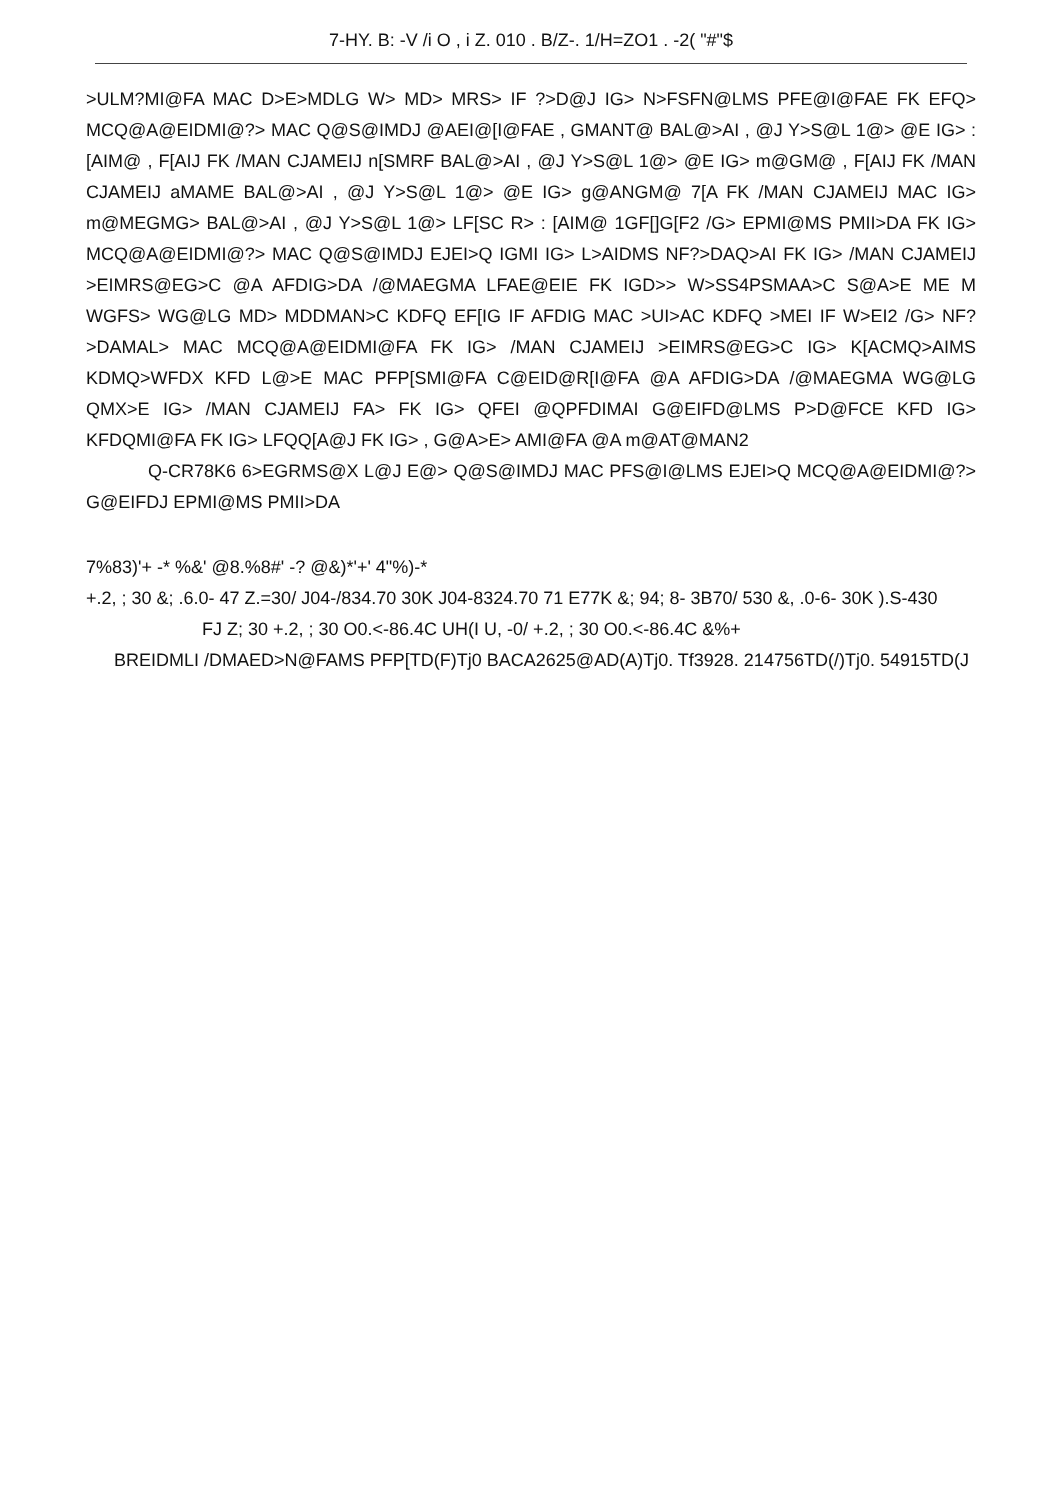7-HY. B: -V /i O , i Z. 010 . B/Z-. 1/H=ZO1 . -2( "#"$
>ULM?MI@FA MAC D>E>MDLG W> MD> MRS> IF ?>D@J IG> N>FSFN@LMS PFE@I@FAE FK EFQ> MCQ@A@EIDMI@?> MAC Q@S@IMDJ @AEI@[I@FAE , GMANT@ BAL@>AI , @J Y>S@L 1@> @E IG> : [AIM@ , F[AIJ FK /MAN CJAMEIJ n[SMRF BAL@>AI , @J Y>S@L 1@> @E IG> m@GM@ , F[AIJ FK /MAN CJAMEIJ aMAME BAL@>AI , @J Y>S@L 1@> @E IG> g@ANGM@ 7[A FK /MAN CJAMEIJ MAC IG> m@MEGMG> BAL@>AI , @J Y>S@L 1@> LF[SC R> : [AIM@ 1GF[]G[F2 /G> EPMI@MS PMII>DA FK IG> MCQ@A@EIDMI@?> MAC Q@S@IMDJ EJEI>Q IGMI IG> L>AIDMS NF?>DAQ>AI FK IG> /MAN CJAMEIJ >EIMRS@EG>C @A AFDIG>DA /@MAEGMA LFAE@EIE FK IGD>> W>SS4PSMAA>C S@A>E ME M WGFS> WG@LG MD> MDDMAN>C KDFQ EF[IG IF AFDIG MAC >UI>AC KDFQ >MEI IF W>EI2 /G> NF?>DAMAL> MAC MCQ@A@EIDMI@FA FK IG> /MAN CJAMEIJ >EIMRS@EG>C IG> K[ACMQ>AIMS KDMQ>WFDX KFD L@>E MAC PFP[SMI@FA C@EID@R[I@FA @A AFDIG>DA /@MAEGMA WG@LG QMX>E IG> /MAN CJAMEIJ FA> FK IG> QFEI @QPFDIMAI G@EIFD@LMS P>D@FCE KFD IG> KFDQMI@FA FK IG> LFQQ[A@J FK IG> , G@A>E> AMI@FA @A m@AT@MAN2
Q-CR78K6 6>EGRMS@X L@J E@> Q@S@IMDJ MAC PFS@I@LMS EJEI>Q MCQ@A@EIDMI@?> G@EIFDJ EPMI@MS PMII>DA
7%83)'+ -* %&' @8.%8#' -? @&)*'+' 4"%)-*
+.2, ; 30 &; .6.0- 47 Z.=30/ J04-/834.70 30K J04-8324.70 71 E77K &; 94; 8- 3B70/ 530 &, .0-6- 30K ).S-430
FJ Z; 30 +.2, ; 30 O0.<-86.4C UH(I U, -0/ +.2, ; 30 O0.<-86.4C &%+
BREIDMLI /DMAED>N@FAMS PFP[TD(F)Tj0 BACA2625@AD(A)Tj0. Tf3928. 214756TD(/)Tj0. 54915TD(J